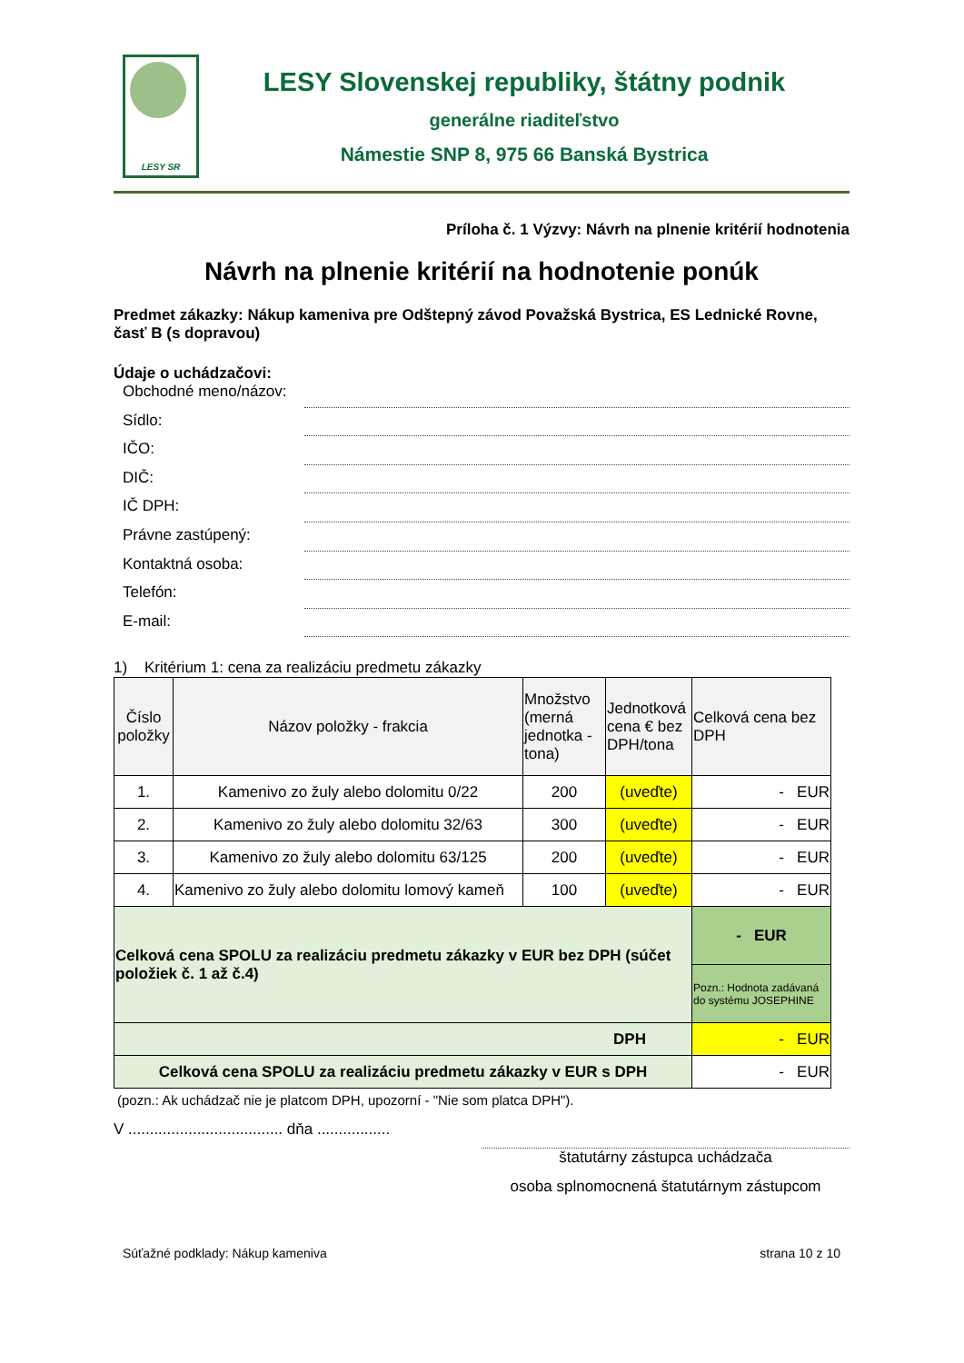LESY SR
LESY Slovenskej republiky, štátny podnik
generálne riaditeľstvo
Námestie SNP 8, 975 66 Banská Bystrica
Príloha č. 1 Výzvy: Návrh na plnenie kritérií hodnotenia
Návrh na plnenie kritérií na hodnotenie ponúk
Predmet zákazky: Nákup kameniva pre Odštepný závod Považská Bystrica, ES Lednické Rovne, časť B (s dopravou)
Údaje o uchádzačovi:
Obchodné meno/názov:
Sídlo:
IČO:
DIČ:
IČ DPH:
Právne zastúpený:
Kontaktná osoba:
Telefón:
E-mail:
1) Kritérium 1: cena za realizáciu predmetu zákazky
| Číslo položky | Názov položky - frakcia | Množstvo (merná jednotka - tona) | Jednotková cena € bez DPH/tona | Celková cena bez DPH |
| --- | --- | --- | --- | --- |
| 1. | Kamenivo zo žuly alebo dolomitu 0/22 | 200 | (uveďte) | - EUR |
| 2. | Kamenivo zo žuly alebo dolomitu 32/63 | 300 | (uveďte) | - EUR |
| 3. | Kamenivo zo žuly alebo dolomitu 63/125 | 200 | (uveďte) | - EUR |
| 4. | Kamenivo zo žuly alebo dolomitu lomový kameň | 100 | (uveďte) | - EUR |
| Celková cena SPOLU za realizáciu predmetu zákazky v EUR bez DPH (súčet položiek č. 1 až č.4) | | | | - EUR |
| | | | | Pozn.: Hodnota zadávaná do systému JOSEPHINE |
| DPH | | | | - EUR |
| Celková cena SPOLU za realizáciu predmetu zákazky v EUR s DPH | | | | - EUR |
(pozn.: Ak uchádzač nie je platcom DPH, upozorní - "Nie som platca DPH").
V .................................... dňa .................
štatutárny zástupca uchádzača
osoba splnomocnená štatutárnym zástupcom
Súťažné podklady: Nákup kameniva strana 10 z 10